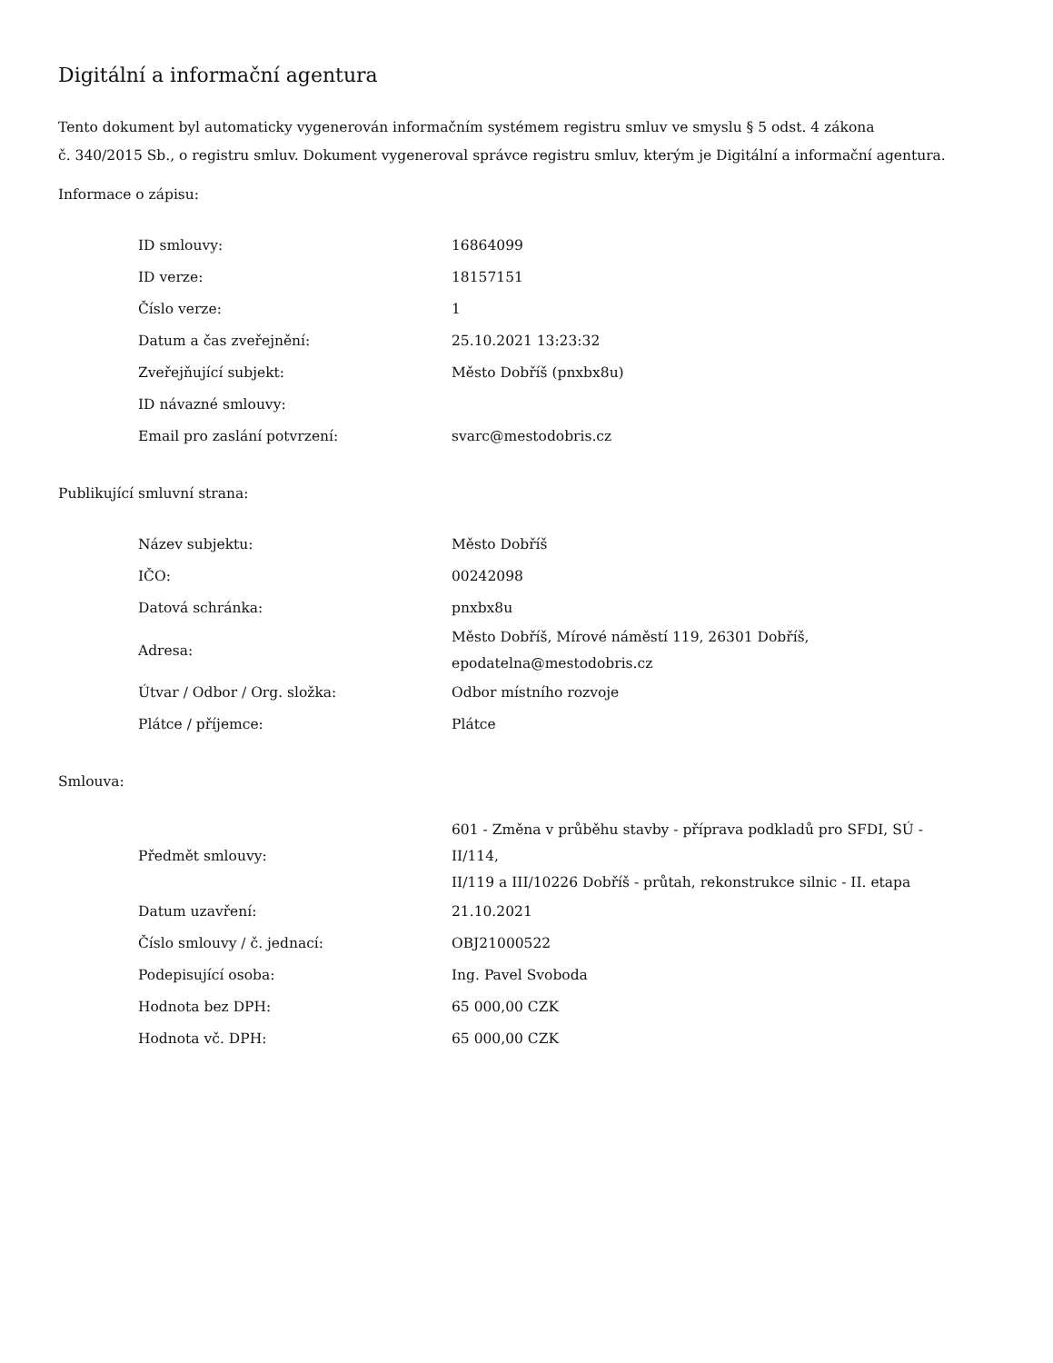Digitální a informační agentura
Tento dokument byl automaticky vygenerován informačním systémem registru smluv ve smyslu § 5 odst. 4 zákona
č. 340/2015 Sb., o registru smluv. Dokument vygeneroval správce registru smluv, kterým je Digitální a informační agentura.
Informace o zápisu:
| ID smlouvy: | 16864099 |
| ID verze: | 18157151 |
| Číslo verze: | 1 |
| Datum a čas zveřejnění: | 25.10.2021 13:23:32 |
| Zveřejňující subjekt: | Město Dobříš (pnxbx8u) |
| ID návazné smlouvy: | |
| Email pro zaslání potvrzení: | svarc@mestodobris.cz |
Publikující smluvní strana:
| Název subjektu: | Město Dobříš |
| IČO: | 00242098 |
| Datová schránka: | pnxbx8u |
| Adresa: | Město Dobříš, Mírové náměstí 119, 26301 Dobříš, epodatelna@mestodobris.cz |
| Útvar / Odbor / Org. složka: | Odbor místního rozvoje |
| Plátce / příjemce: | Plátce |
Smlouva:
| Předmět smlouvy: | 601 - Změna v průběhu stavby - příprava podkladů pro SFDI, SÚ - II/114, II/119 a III/10226 Dobříš - průtah, rekonstrukce silnic - II. etapa |
| Datum uzavření: | 21.10.2021 |
| Číslo smlouvy / č. jednací: | OBJ21000522 |
| Podepisující osoba: | Ing. Pavel Svoboda |
| Hodnota bez DPH: | 65 000,00 CZK |
| Hodnota vč. DPH: | 65 000,00 CZK |